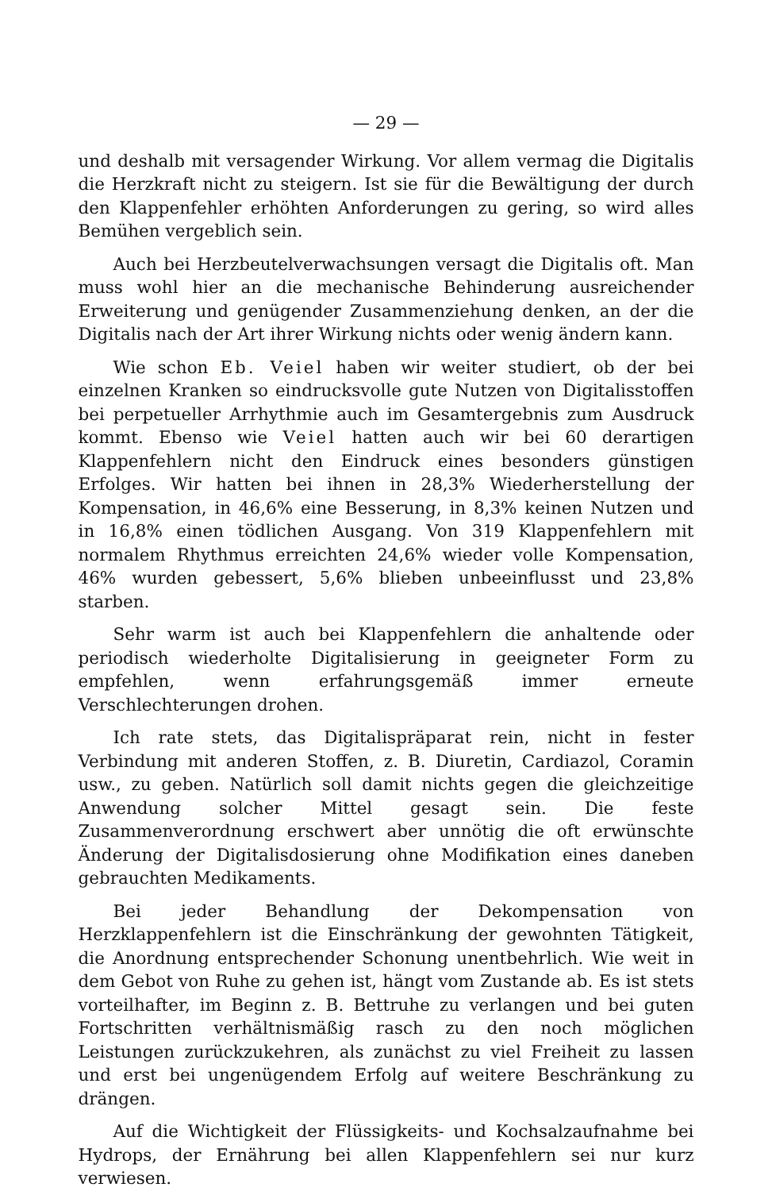— 29 —
und deshalb mit versagender Wirkung. Vor allem vermag die Digitalis die Herzkraft nicht zu steigern. Ist sie für die Bewältigung der durch den Klappenfehler erhöhten Anforderungen zu gering, so wird alles Bemühen vergeblich sein.
Auch bei Herzbeutelverwachsungen versagt die Digitalis oft. Man muss wohl hier an die mechanische Behinderung ausreichender Erweiterung und genügender Zusammenziehung denken, an der die Digitalis nach der Art ihrer Wirkung nichts oder wenig ändern kann.
Wie schon Eb. Veiel haben wir weiter studiert, ob der bei einzelnen Kranken so eindrucksvolle gute Nutzen von Digitalisstoffen bei perpetueller Arrhythmie auch im Gesamtergebnis zum Ausdruck kommt. Ebenso wie Veiel hatten auch wir bei 60 derartigen Klappenfehlern nicht den Eindruck eines besonders günstigen Erfolges. Wir hatten bei ihnen in 28,3% Wiederherstellung der Kompensation, in 46,6% eine Besserung, in 8,3% keinen Nutzen und in 16,8% einen tödlichen Ausgang. Von 319 Klappenfehlern mit normalem Rhythmus erreichten 24,6% wieder volle Kompensation, 46% wurden gebessert, 5,6% blieben unbeeinflusst und 23,8% starben.
Sehr warm ist auch bei Klappenfehlern die anhaltende oder periodisch wiederholte Digitalisierung in geeigneter Form zu empfehlen, wenn erfahrungsgemäß immer erneute Verschlechterungen drohen.
Ich rate stets, das Digitalispräparat rein, nicht in fester Verbindung mit anderen Stoffen, z. B. Diuretin, Cardiazol, Coramin usw., zu geben. Natürlich soll damit nichts gegen die gleichzeitige Anwendung solcher Mittel gesagt sein. Die feste Zusammenverordnung erschwert aber unnötig die oft erwünschte Änderung der Digitalisdosierung ohne Modifikation eines daneben gebrauchten Medikaments.
Bei jeder Behandlung der Dekompensation von Herzklappenfehlern ist die Einschränkung der gewohnten Tätigkeit, die Anordnung entsprechender Schonung unentbehrlich. Wie weit in dem Gebot von Ruhe zu gehen ist, hängt vom Zustande ab. Es ist stets vorteilhafter, im Beginn z. B. Bettruhe zu verlangen und bei guten Fortschritten verhältnismäßig rasch zu den noch möglichen Leistungen zurückzukehren, als zunächst zu viel Freiheit zu lassen und erst bei ungenügendem Erfolg auf weitere Beschränkung zu drängen.
Auf die Wichtigkeit der Flüssigkeits- und Kochsalzaufnahme bei Hydrops, der Ernährung bei allen Klappenfehlern sei nur kurz verwiesen.